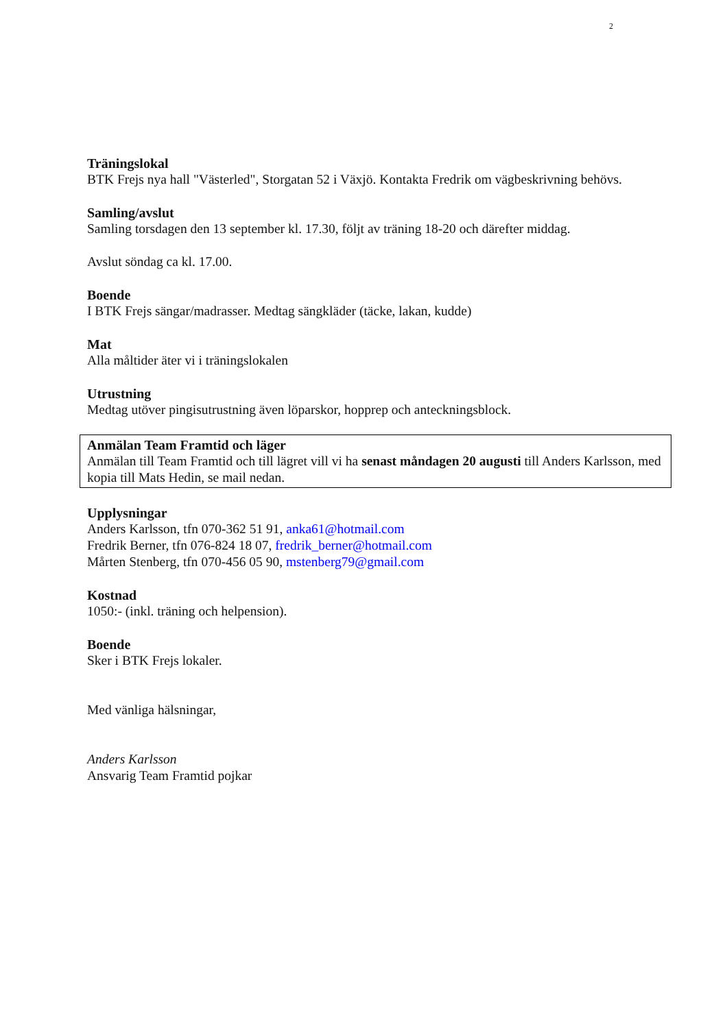2
Träningslokal
BTK Frejs nya hall "Västerled", Storgatan 52 i Växjö. Kontakta Fredrik om vägbeskrivning behövs.
Samling/avslut
Samling torsdagen den 13 september kl. 17.30, följt av träning 18-20 och därefter middag.
Avslut söndag ca kl. 17.00.
Boende
I BTK Frejs sängar/madrasser. Medtag sängkläder (täcke, lakan, kudde)
Mat
Alla måltider äter vi i träningslokalen
Utrustning
Medtag utöver pingisutrustning även löparskor, hopprep och anteckningsblock.
Anmälan Team Framtid och läger
Anmälan till Team Framtid och till lägret vill vi ha senast måndagen 20 augusti till Anders Karlsson, med kopia till Mats Hedin, se mail nedan.
Upplysningar
Anders Karlsson, tfn 070-362 51 91, anka61@hotmail.com
Fredrik Berner, tfn 076-824 18 07, fredrik_berner@hotmail.com
Mårten Stenberg, tfn 070-456 05 90, mstenberg79@gmail.com
Kostnad
1050:- (inkl. träning och helpension).
Boende
Sker i BTK Frejs lokaler.
Med vänliga hälsningar,
Anders Karlsson
Ansvarig Team Framtid pojkar